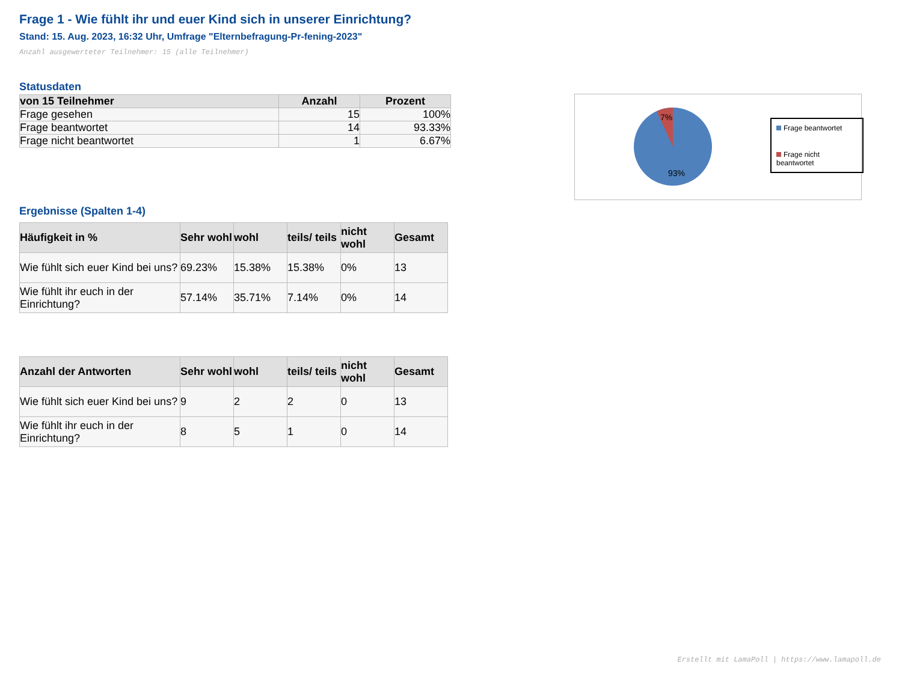Frage 1 - Wie fühlt ihr und euer Kind sich in unserer Einrichtung?
Stand: 15. Aug. 2023, 16:32 Uhr, Umfrage "Elternbefragung-Pr-fening-2023"
Anzahl ausgewerteter Teilnehmer: 15 (alle Teilnehmer)
Statusdaten
| von 15 Teilnehmer | Anzahl | Prozent |
| --- | --- | --- |
| Frage gesehen | 15 | 100% |
| Frage beantwortet | 14 | 93.33% |
| Frage nicht beantwortet | 1 | 6.67% |
Ergebnisse (Spalten 1-4)
| Häufigkeit in % | Sehr wohl | wohl | teils/ teils | nicht wohl | Gesamt |
| --- | --- | --- | --- | --- | --- |
| Wie fühlt sich euer Kind bei uns? | 69.23% | 15.38% | 15.38% | 0% | 13 |
| Wie fühlt ihr euch in der Einrichtung? | 57.14% | 35.71% | 7.14% | 0% | 14 |
| Anzahl der Antworten | Sehr wohl | wohl | teils/ teils | nicht wohl | Gesamt |
| --- | --- | --- | --- | --- | --- |
| Wie fühlt sich euer Kind bei uns? | 9 | 2 | 2 | 0 | 13 |
| Wie fühlt ihr euch in der Einrichtung? | 8 | 5 | 1 | 0 | 14 |
7%
93%
Frage beantwortet
Frage nicht beantwortet
Erstellt mit LamaPoll | https://www.lamapoll.de